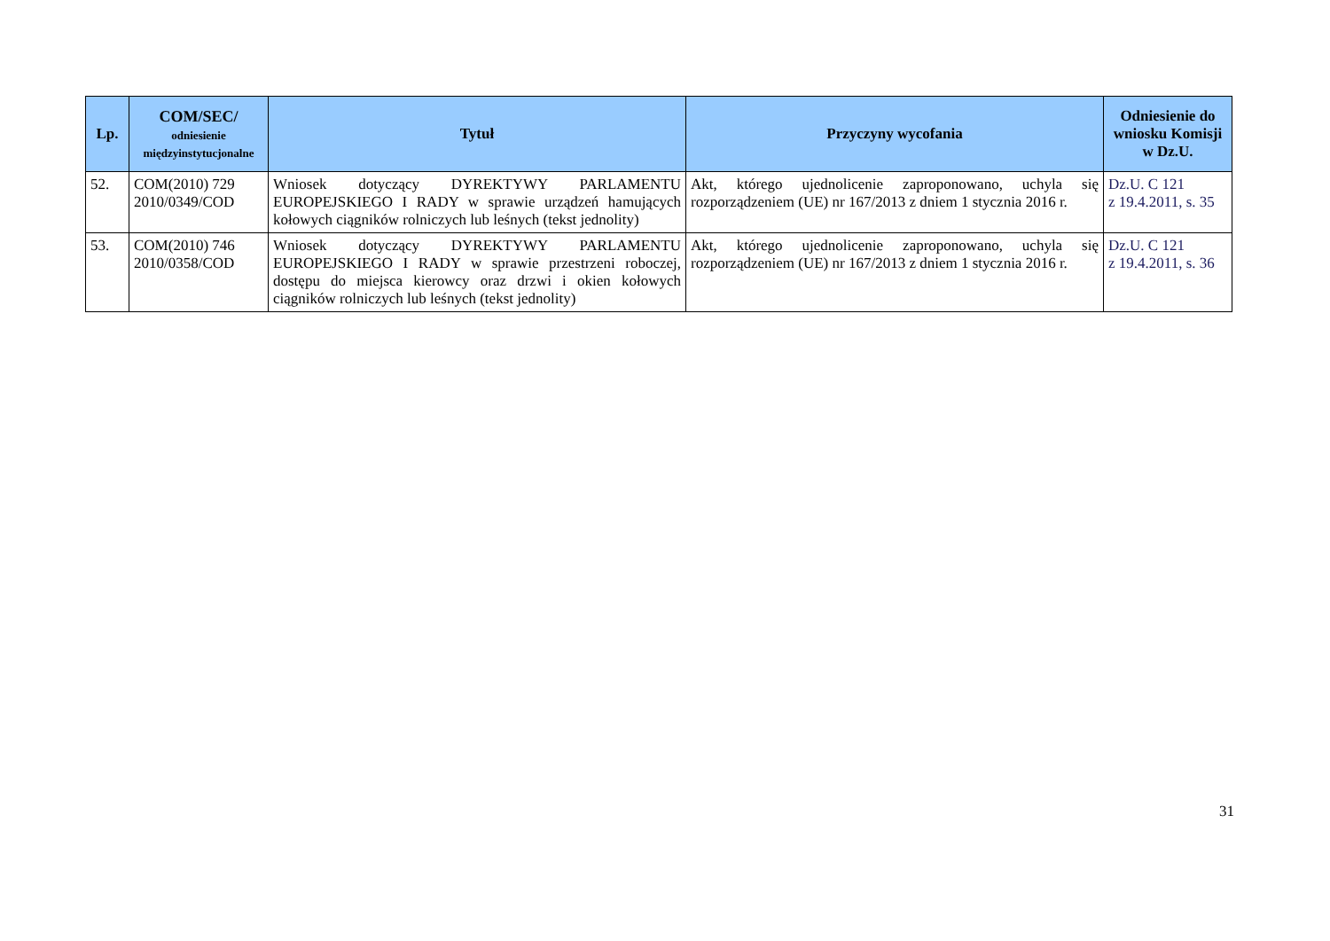| Lp. | COM/SEC/ odniesienie międzyinstytucjonalne | Tytuł | Przyczyny wycofania | Odniesienie do wniosku Komisji w Dz.U. |
| --- | --- | --- | --- | --- |
| 52. | COM(2010) 729 2010/0349/COD | Wniosek dotyczący DYREKTYWY PARLAMENTU EUROPEJSKIEGO I RADY w sprawie urządzeń hamujących kołowych ciągników rolniczych lub leśnych (tekst jednolity) | Akt, którego ujednolicenie zaproponowano, uchyla się rozporządzeniem (UE) nr 167/2013 z dniem 1 stycznia 2016 r. | Dz.U. C 121 z 19.4.2011, s. 35 |
| 53. | COM(2010) 746 2010/0358/COD | Wniosek dotyczący DYREKTYWY PARLAMENTU EUROPEJSKIEGO I RADY w sprawie przestrzeni roboczej, dostępu do miejsca kierowcy oraz drzwi i okien kołowych ciągników rolniczych lub leśnych (tekst jednolity) | Akt, którego ujednolicenie zaproponowano, uchyla się rozporządzeniem (UE) nr 167/2013 z dniem 1 stycznia 2016 r. | Dz.U. C 121 z 19.4.2011, s. 36 |
31